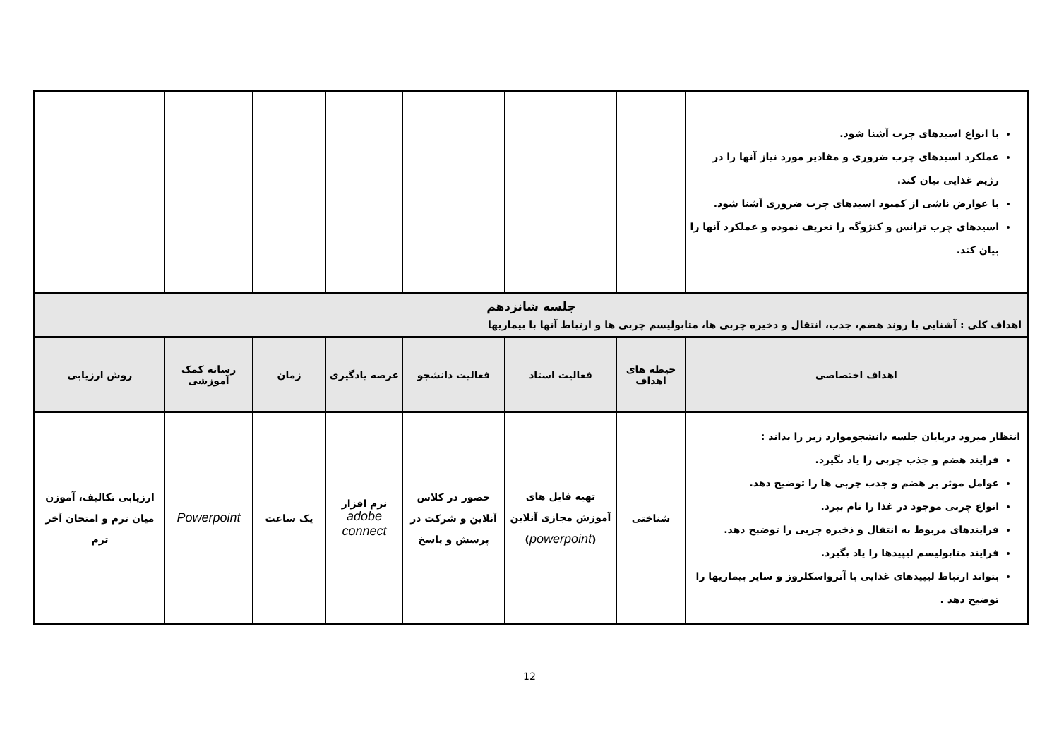| با انواع اسیدهای چرب آشنا شود. عملکرد اسیدهای چرب ضروری و مقادیر مورد نیاز آنها را در رژیم غذایی بیان کند. با عوارض ناشی از کمبود اسیدهای چرب ضروری آشنا شود. اسیدهای چرب ترانس و کنژوگه را تعریف نموده و عملکرد آنها را بیان کند. | | | | | | | |
| جلسه شانزدهم اهداف کلی : آشنایی با روند هضم، جذب، انتقال و ذخیره چربی ها، متابولیسم چربی ها و ارتباط آنها با بیماریها | | | | | | | |
| اهداف اختصاصی | حیطه های اهداف | فعالیت استاد | فعالیت دانشجو | عرصه یادگیری | زمان | رسانه کمک آموزشی | روش ارزیابی |
| انتظار میرود درپایان جلسه دانشجوموارد زیر را بداند : فرایند هضم و جذب چربی را یاد بگیرد. عوامل موثر بر هضم و جذب چربی ها را توضیح دهد. انواع چربی موجود در غذا را نام ببرد. فرایندهای مربوط به انتقال و ذخیره چربی را توضیح دهد. فرایند متابولیسم لیپیدها را یاد بگیرد. بتواند ارتباط لیپیدهای غذایی با آترواسکلروز و سایر بیماریها را توضیح دهد . | شناختی | تهیه فایل های آموزش مجازی آنلاین ( powerpoint ) | حضور در کلاس آنلاین و شرکت در پرسش و پاسخ | نرم افزار adobe connect | یک ساعت | Powerpoint | ارزیابی تکالیف، آموزن میان ترم و امتحان آخر ترم |
12